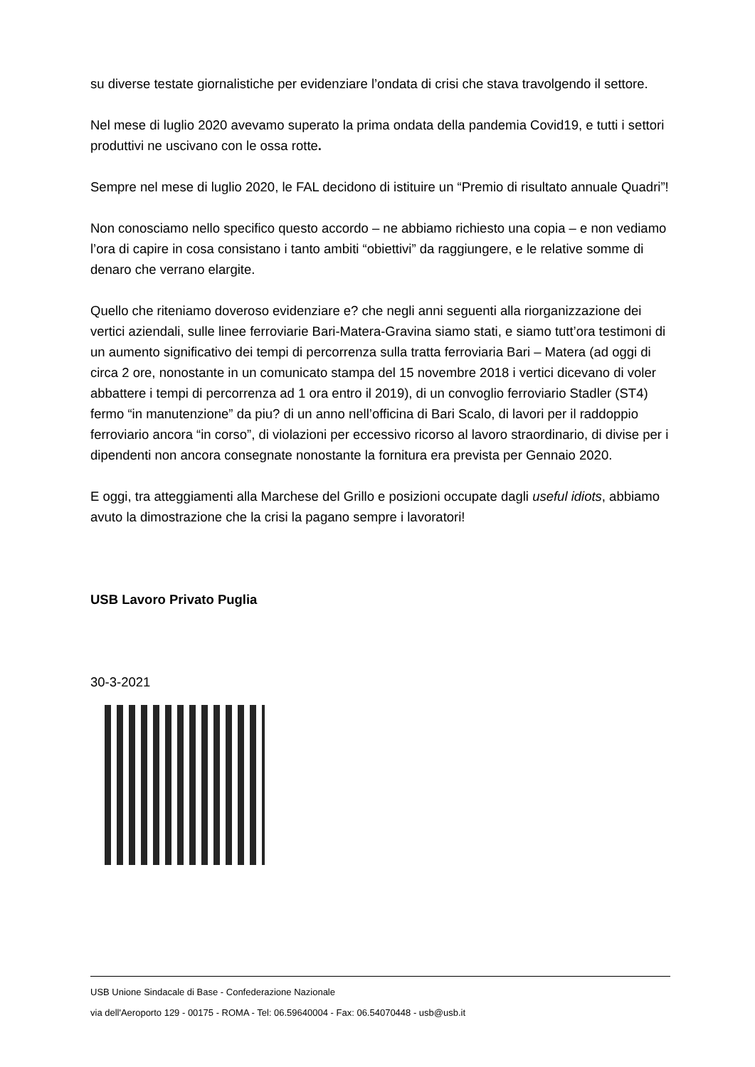su diverse testate giornalistiche per evidenziare l’ondata di crisi che stava travolgendo il settore.
Nel mese di luglio 2020 avevamo superato la prima ondata della pandemia Covid19, e tutti i settori produttivi ne uscivano con le ossa rotte.
Sempre nel mese di luglio 2020, le FAL decidono di istituire un “Premio di risultato annuale Quadri”!
Non conosciamo nello specifico questo accordo – ne abbiamo richiesto una copia – e non vediamo l’ora di capire in cosa consistano i tanto ambiti “obiettivi” da raggiungere, e le relative somme di denaro che verrano elargite.
Quello che riteniamo doveroso evidenziare e? che negli anni seguenti alla riorganizzazione dei vertici aziendali, sulle linee ferroviarie Bari-Matera-Gravina siamo stati, e siamo tutt’ora testimoni di un aumento significativo dei tempi di percorrenza sulla tratta ferroviaria Bari – Matera (ad oggi di circa 2 ore, nonostante in un comunicato stampa del 15 novembre 2018 i vertici dicevano di voler abbattere i tempi di percorrenza ad 1 ora entro il 2019), di un convoglio ferroviario Stadler (ST4) fermo “in manutenzione” da piu? di un anno nell’officina di Bari Scalo, di lavori per il raddoppio ferroviario ancora “in corso”, di violazioni per eccessivo ricorso al lavoro straordinario, di divise per i dipendenti non ancora consegnate nonostante la fornitura era prevista per Gennaio 2020.
E oggi, tra atteggiamenti alla Marchese del Grillo e posizioni occupate dagli useful idiots, abbiamo avuto la dimostrazione che la crisi la pagano sempre i lavoratori!
USB Lavoro Privato Puglia
30-3-2021
USB Unione Sindacale di Base - Confederazione Nazionale
via dell'Aeroporto 129 - 00175 - ROMA - Tel: 06.59640004 - Fax: 06.54070448 - usb@usb.it